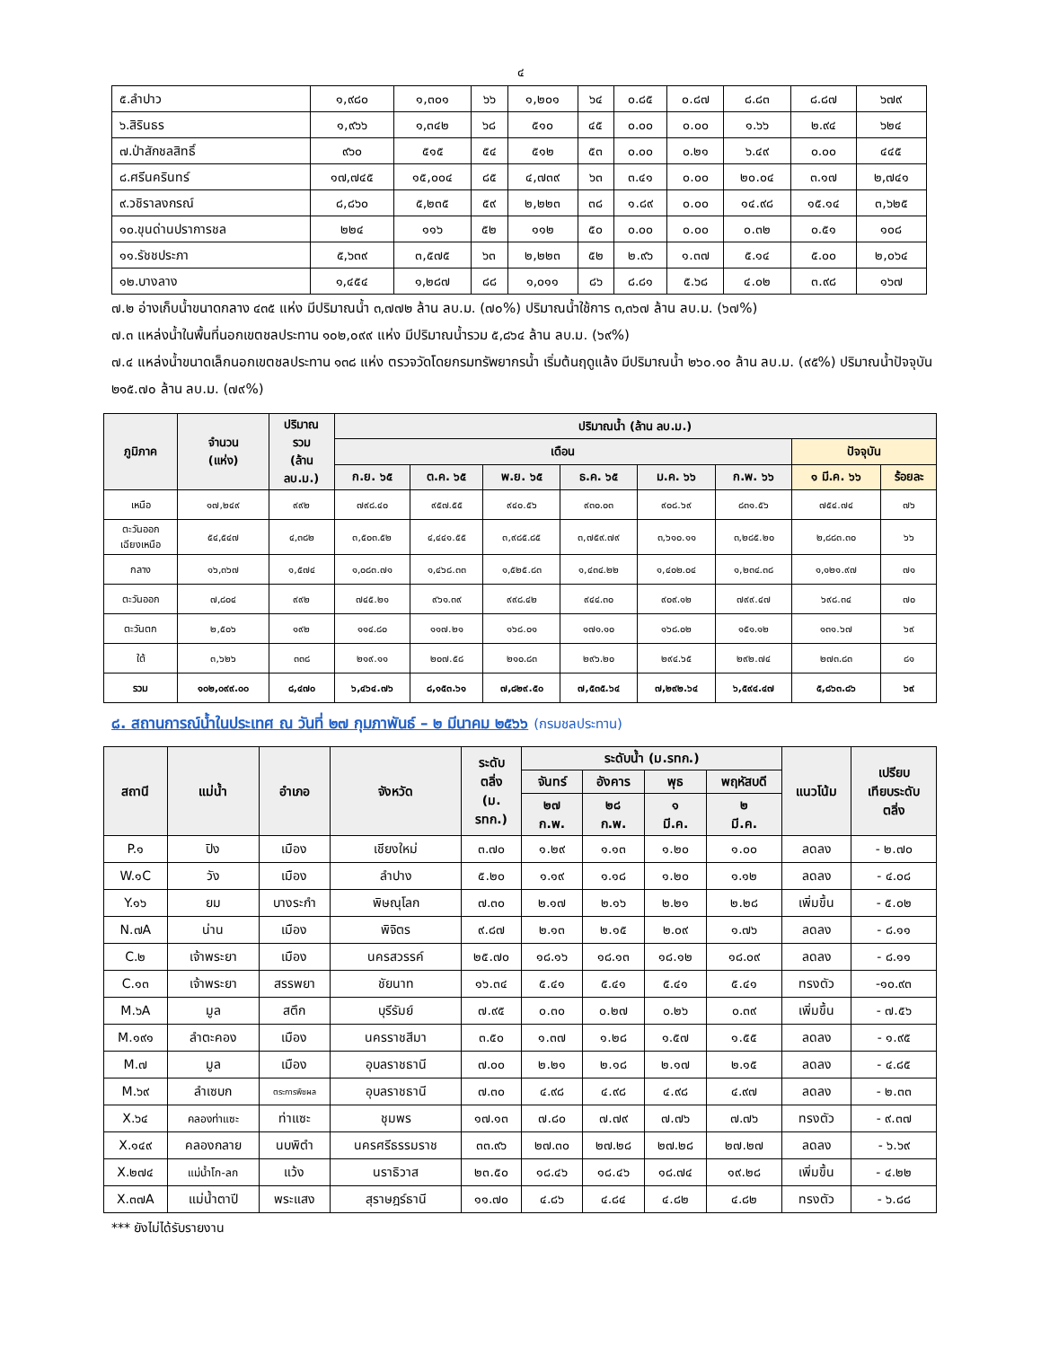๔
| ๕.ลำปาว | ๑,๙๘๐ | ๑,๓๐๑ | ๖๖ | ๑,๒๐๑ | ๖๔ | ๐.๘๕ | ๐.๘๗ | ๘.๘๓ | ๘.๘๗ | ๖๗๙ |
| ๖.สิรินธร | ๑,๙๖๖ | ๑,๓๔๒ | ๖๘ | ๕๑๐ | ๔๕ | ๐.๐๐ | ๐.๐๐ | ๑.๖๖ | ๒.๙๔ | ๖๒๔ |
| ๗.ป่าสักชลสิทธิ์ | ๙๖๐ | ๕๑๕ | ๕๔ | ๕๑๒ | ๕๓ | ๐.๐๐ | ๐.๒๑ | ๖.๔๙ | ๐.๐๐ | ๔๔๕ |
| ๘.ศรีนครินทร์ | ๑๗,๗๔๕ | ๑๕,๐๐๔ | ๘๕ | ๔,๗๓๙ | ๖๓ | ๓.๔๑ | ๐.๐๐ | ๒๐.๐๔ | ๓.๑๗ | ๒,๗๔๑ |
| ๙.วชิราลงกรณ์ | ๘,๘๖๐ | ๕,๒๓๕ | ๕๙ | ๒,๒๒๓ | ๓๘ | ๑.๘๙ | ๐.๐๐ | ๑๔.๙๘ | ๑๕.๑๔ | ๓,๖๒๕ |
| ๑๐.ขุนด่านปราการชล | ๒๒๔ | ๑๑๖ | ๕๒ | ๑๑๒ | ๕๐ | ๐.๐๐ | ๐.๐๐ | ๐.๓๒ | ๐.๕๑ | ๑๐๘ |
| ๑๑.รัชชประภา | ๕,๖๓๙ | ๓,๕๗๕ | ๖๓ | ๒,๒๒๓ | ๕๒ | ๒.๙๖ | ๑.๓๗ | ๕.๑๔ | ๕.๐๐ | ๒,๐๖๔ |
| ๑๒.บางลาง | ๑,๔๕๔ | ๑,๒๘๗ | ๘๘ | ๑,๐๑๑ | ๘๖ | ๘.๘๑ | ๕.๖๘ | ๔.๐๒ | ๓.๙๘ | ๑๖๗ |
๗.๒ อ่างเก็บน้ำขนาดกลาง ๔๓๕ แห่ง มีปริมาณน้ำ ๓,๗๗๒ ล้าน ลบ.ม. (๗๐%) ปริมาณน้ำใช้การ ๓,๓๖๗ ล้าน ลบ.ม. (๖๗%)
๗.๓ แหล่งน้ำในพื้นที่นอกเขตชลประทาน ๑๐๒,๐๙๙ แห่ง มีปริมาณน้ำรวม ๕,๘๖๔ ล้าน ลบ.ม. (๖๙%)
๗.๔ แหล่งน้ำขนาดเล็กนอกเขตชลประทาน ๑๓๘ แห่ง ตรวจวัดโดยกรมทรัพยากรน้ำ เริ่มต้นฤดูแล้ง มีปริมาณน้ำ ๒๖๐.๑๐ ล้าน ลบ.ม. (๙๕%) ปริมาณน้ำปัจจุบัน ๒๑๕.๗๐ ล้าน ลบ.ม. (๗๙%)
| ภูมิภาค | จำนวน (แห่ง) | ปริมาณ รวม (ล้าน ลบ.ม.) | ปริมาณน้ำ (ล้าน ลบ.ม.) | | | | | | | |
| --- | --- | --- | --- | --- | --- | --- | --- | --- | --- | --- |
| | | | เดือน | | | | | | ปัจจุบัน | |
| | | | ก.ย. ๖๕ | ต.ค. ๖๕ | พ.ย. ๖๕ | ธ.ค. ๖๕ | ม.ค. ๖๖ | ก.พ. ๖๖ | ๑ มี.ค. ๖๖ | ร้อยละ |
| เหนือ | ๑๗,๒๔๙ | ๙๙๒ | ๗๙๘.๔๐ | ๙๕๗.๕๕ | ๙๔๐.๕๖ | ๙๓๐.๐๓ | ๙๐๘.๖๙ | ๘๓๑.๕๖ | ๗๕๔.๗๔ | ๗๖ |
| ตะวันออก เฉียงเหนือ | ๕๔,๕๔๗ | ๔,๓๘๒ | ๓,๕๐๓.๕๒ | ๔,๔๔๑.๕๕ | ๓,๙๘๕.๘๕ | ๓,๗๕๙.๗๙ | ๓,๖๑๐.๑๑ | ๓,๒๘๕.๒๐ | ๒,๘๘๓.๓๐ | ๖๖ |
| กลาง | ๑๖,๓๖๗ | ๑,๕๗๔ | ๑,๐๘๓.๗๑ | ๑,๔๖๘.๓๓ | ๑,๕๒๕.๘๓ | ๑,๔๓๔.๒๒ | ๑,๔๐๒.๐๔ | ๑,๒๓๔.๓๘ | ๑,๑๒๑.๙๗ | ๗๑ |
| ตะวันออก | ๗,๘๐๔ | ๙๙๒ | ๗๔๕.๒๑ | ๙๖๑.๓๙ | ๙๙๘.๔๒ | ๙๔๔.๓๐ | ๙๐๙.๑๒ | ๗๙๙.๔๗ | ๖๙๘.๓๔ | ๗๐ |
| ตะวันตก | ๒,๕๐๖ | ๑๙๒ | ๑๑๔.๘๐ | ๑๑๗.๒๑ | ๑๖๘.๐๑ | ๑๗๑.๑๐ | ๑๖๘.๐๒ | ๑๕๑.๑๒ | ๑๓๑.๖๗ | ๖๙ |
| ใต้ | ๓,๖๒๖ | ๓๓๘ | ๒๑๙.๑๑ | ๒๐๗.๕๘ | ๒๑๐.๘๓ | ๒๙๖.๒๐ | ๒๙๔.๖๕ | ๒๙๒.๗๔ | ๒๗๓.๘๓ | ๘๑ |
| รวม | ๑๐๒,๐๙๙.๐๐ | ๘,๔๗๐ | ๖,๔๖๔.๗๖ | ๘,๑๕๓.๖๑ | ๗,๘๒๙.๕๐ | ๗,๕๓๕.๖๔ | ๗,๒๙๒.๖๔ | ๖,๕๙๔.๔๗ | ๕,๘๖๓.๘๖ | ๖๙ |
๘. สถานการณ์น้ำในประเทศ ณ วันที่ ๒๗ กุมภาพันธ์ – ๒ มีนาคม ๒๕๖๖ (กรมชลประทาน)
| สถานี | แม่น้ำ | อำเภอ | จังหวัด | ระดับ ตลิ่ง (ม. รทก.) | ระดับน้ำ (ม.รทก.) | | | | แนวโน้ม | เปรียบ เทียบระดับ ตลิ่ง |
| --- | --- | --- | --- | --- | --- | --- | --- | --- | --- | --- |
| | | | | | จันทร์ | อังคาร | พุธ | พฤหัสบดี | | |
| | | | | | ๒๗ ก.พ. | ๒๘ ก.พ. | ๑ มี.ค. | ๒ มี.ค. | | |
| P.๑ | ปิง | เมือง | เชียงใหม่ | ๓.๗๐ | ๑.๒๙ | ๑.๑๓ | ๑.๒๐ | ๑.๐๐ | ลดลง | - ๒.๗๐ |
| W.๑C | วัง | เมือง | ลำปาง | ๕.๒๐ | ๑.๑๙ | ๑.๑๘ | ๑.๒๐ | ๑.๑๒ | ลดลง | - ๔.๐๘ |
| Y.๑๖ | ยม | บางระกำ | พิษณุโลก | ๗.๓๐ | ๒.๑๗ | ๒.๑๖ | ๒.๒๑ | ๒.๒๘ | เพิ่มขึ้น | - ๕.๐๒ |
| N.๗A | น่าน | เมือง | พิจิตร | ๙.๘๗ | ๒.๑๓ | ๒.๑๕ | ๒.๐๙ | ๑.๗๖ | ลดลง | - ๘.๑๑ |
| C.๒ | เจ้าพระยา | เมือง | นครสวรรค์ | ๒๕.๗๐ | ๑๘.๑๖ | ๑๘.๑๓ | ๑๘.๑๒ | ๑๘.๐๙ | ลดลง | - ๘.๑๑ |
| C.๑๓ | เจ้าพระยา | สรรพยา | ชัยนาท | ๑๖.๓๔ | ๕.๔๑ | ๕.๔๑ | ๕.๔๑ | ๕.๔๑ | ทรงตัว | -๑๐.๙๓ |
| M.๖A | มูล | สตึก | บุรีรัมย์ | ๗.๙๕ | ๐.๓๐ | ๐.๒๗ | ๐.๒๖ | ๐.๓๙ | เพิ่มขึ้น | - ๗.๕๖ |
| M.๑๙๑ | ลำตะคอง | เมือง | นครราชสีมา | ๓.๕๐ | ๑.๓๗ | ๑.๒๘ | ๑.๕๗ | ๑.๕๕ | ลดลง | - ๑.๙๕ |
| M.๗ | มูล | เมือง | อุบลราชธานี | ๗.๐๐ | ๒.๒๑ | ๒.๑๘ | ๒.๑๗ | ๒.๑๕ | ลดลง | - ๔.๘๕ |
| M.๖๙ | ลำเซบก | ตระการพืชผล | อุบลราชธานี | ๗.๓๐ | ๔.๙๘ | ๔.๙๘ | ๔.๙๘ | ๔.๙๗ | ลดลง | - ๒.๓๓ |
| X.๖๔ | คลองท่าแซะ | ท่าแซะ | ชุมพร | ๑๗.๑๓ | ๗.๘๐ | ๗.๗๙ | ๗.๗๖ | ๗.๗๖ | ทรงตัว | - ๙.๓๗ |
| X.๑๔๙ | คลองกลาย | นบพิตำ | นครศรีธรรมราช | ๓๓.๙๖ | ๒๗.๓๐ | ๒๗.๒๘ | ๒๗.๒๘ | ๒๗.๒๗ | ลดลง | - ๖.๖๙ |
| X.๒๗๔ | แม่น้ำโก-ลก | แว้ง | นราธิวาส | ๒๓.๕๐ | ๑๘.๔๖ | ๑๘.๔๖ | ๑๘.๗๔ | ๑๙.๒๘ | เพิ่มขึ้น | - ๔.๒๒ |
| X.๓๗A | แม่น้ำตาปี | พระแสง | สุราษฎร์ธานี | ๑๑.๗๐ | ๔.๘๖ | ๔.๘๔ | ๔.๘๒ | ๔.๘๒ | ทรงตัว | - ๖.๘๘ |
*** ยังไม่ได้รับรายงาน